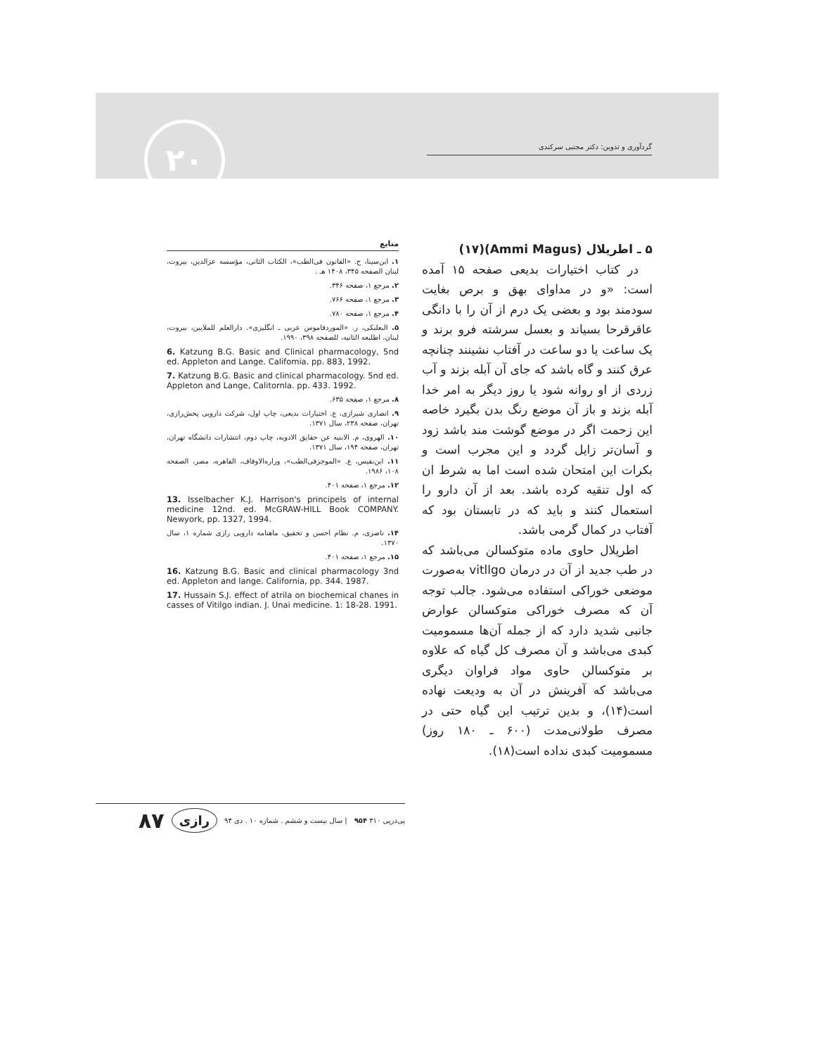۲۰ گردآوری و تدوین: دکتر مجتبی سرکندی
۵ ـ اطریلال (Ammi Magus)(۱۷)
در کتاب اختیارات بدیعی صفحه ۱۵ آمده است: «و در مداوای بهق و برص بغایت سودمند بود و بعضی یک درم از آن را با دانگی عاقرقرحا بسیاند و بعسل سرشته فرو برند و یک ساعت یا دو ساعت در آفتاب نشینند چنانچه عرق کنند و گاه باشد که جای آن آبله بزند و آب زردی از او روانه شود یا روز دیگر به امر خدا آبله بزند و باز آن موضع رنگ بدن بگیرد خاصه این زحمت اگر در موضع گوشت مند باشد زود و آسان‌تر زایل گردد و این مجرب است و بکرات این امتحان شده است اما به شرط ان که اول تنقیه کرده باشد. بعد از آن دارو را استعمال کنند و باید که در تابستان بود که آفتاب در کمال گرمی باشد.
اطریلال حاوی ماده متوکسالن می‌باشد که در طب جدید از آن در درمان vitllgo به‌صورت موضعی خوراکی استفاده می‌شود. جالب توجه آن که مصرف خوراکی متوکسالن عوارض جانبی شدید دارد که از جمله آن‌ها مسمومیت کبدی می‌باشد و آن مصرف کل گیاه که علاوه بر متوکسالن حاوی مواد فراوان دیگری می‌باشد که آفرینش در آن به ودیعت نهاده است(۱۴)، و بدین ترتیب این گیاه حتی در مصرف طولانی‌مدت (۶۰۰ ـ ۱۸۰ روز) مسمومیت کبدی نداده است(۱۸).
منابع
۱. ابن‌سینا، ح. «القانون فی‌الطب»، الکتاب الثانی، مؤسسه عزالدین، بیروت، لبنان الصفحه ۳۴۵، ۱۴۰۸ هـ .
۲. مرجع ۱، صفحه ۳۴۶.
۳. مرجع ۱، صفحه ۷۶۶.
۴. مرجع ۱، صفحه ۷۸۰.
۵. البعلبکی، ر. «الموردقاموس عربی ـ انگلیزی». دارالعلم للملایین، بیروت، لبنان، اطلبعه الثانیه، للصفحه ۳۹۸، ۱۹۹۰.
6. Katzung B.G. Basic and Clinical pharmacology, 5nd ed. Appleton and Lange. Califomia. pp. 883, 1992.
7. Katzung B.G. Basic and clinical pharmacology. 5nd ed. Appleton and Lange, Calitornla. pp. 433. 1992.
۸. مرجع ۱، صفحه ۶۳۵.
۹. انصاری شیرازی، ع. اختیارات بدیعی، چاپ اول، شرکت دارویی پخش‌رازی، تهران، صفحه ۲۳۸، سال ۱۳۷۱.
۱۰. الهروی، م. الابنیه عن حقایق الادویه، چاپ دوم، انتشارات دانشگاه تهران، تهران، صفحه ۱۹۴، سال ۱۳۷۱.
۱۱. ابن‌نفیس، ع. «الموجزفی‌الطب»، وزاره‌الاوقاف، القاهره، مصر، الصفحه ۱۰۸، ۱۹۸۶.
۱۲. مرجع ۱، صفحه ۴۰۱.
13. Isselbacher K.J. Harrison's principels of internal medicine 12nd. ed. McGRAW-HILL Book COMPANY. Newyork, pp. 1327, 1994.
۱۴. ناصری، م. نظام احسن و تحقیق، ماهنامه دارویی رازی شماره ۱، سال ۱۳۷۰.
۱۵. مرجع ۱، صفحه ۴۰۱.
16. Katzung B.G. Basic and clinical pharmacology 3nd ed. Appleton and lange. California, pp. 344. 1987.
17. Hussain S.J. effect of atrila on biochemical chanes in casses of Vitilgo indian. J. Unai medicine. 1: 18-28. 1991.
پی‌درپی ۳۱۰ ۹۵۴ | سال بیست و ششم . شماره ۱۰ . دی ۹۴ رازی ۸۷